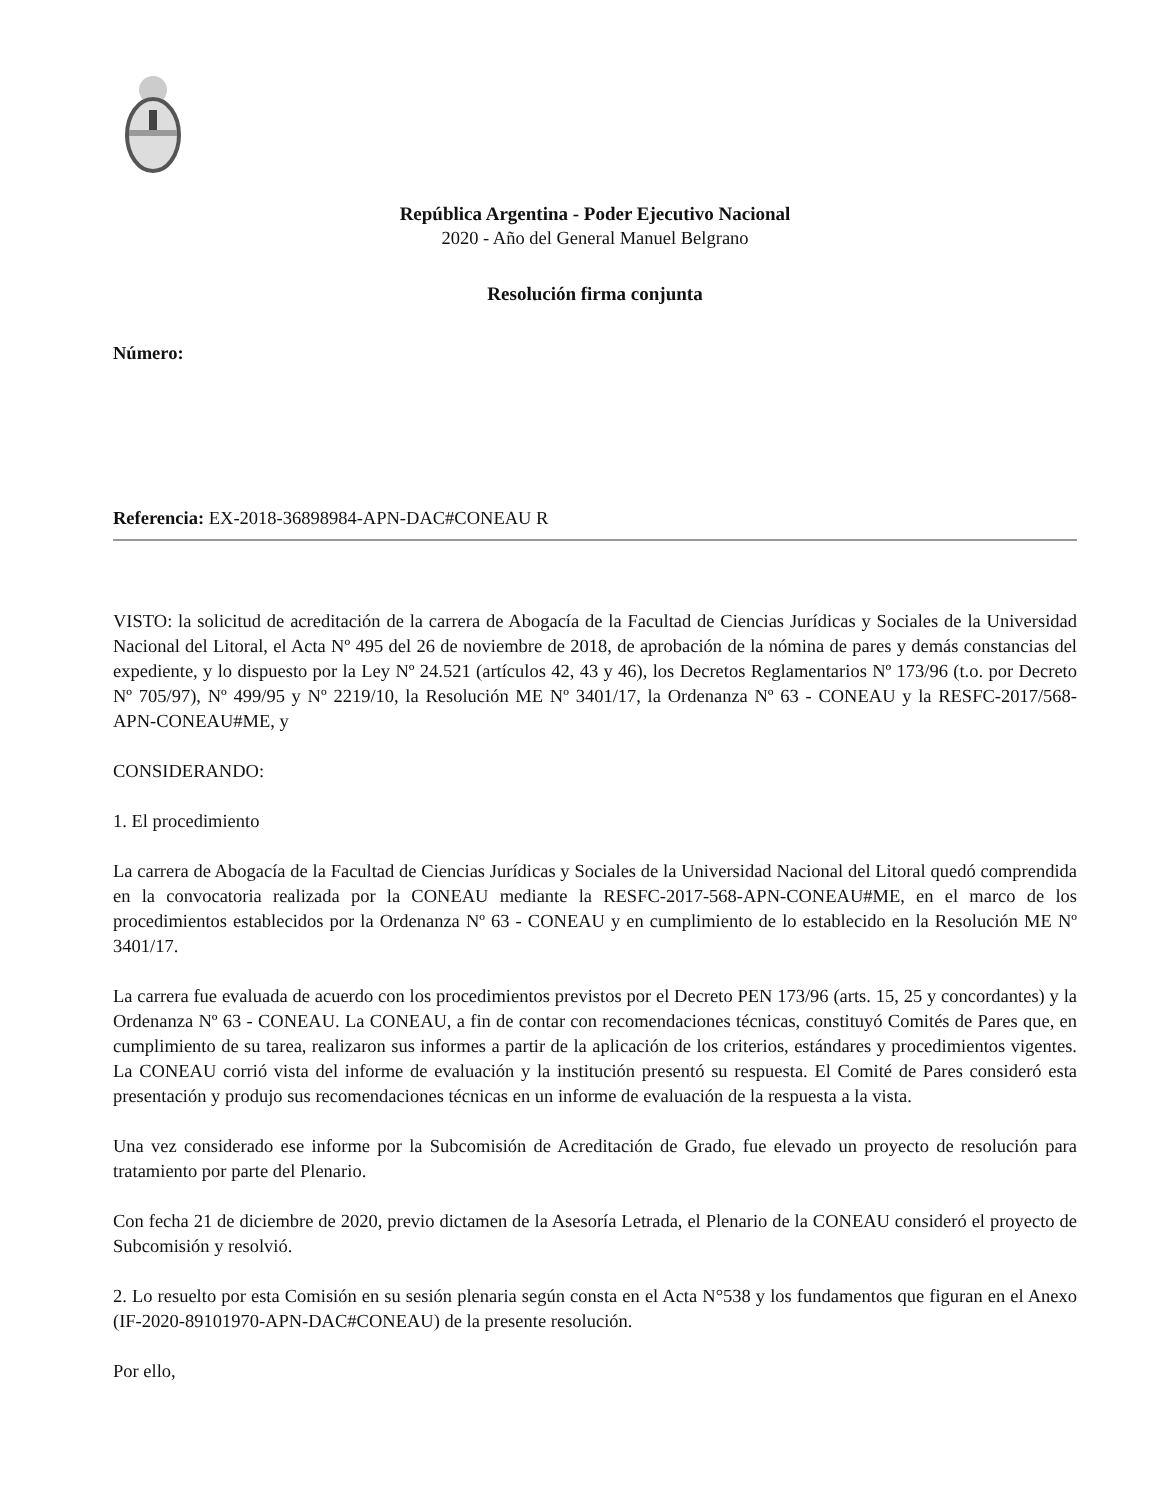República Argentina - Poder Ejecutivo Nacional
2020 - Año del General Manuel Belgrano
Resolución firma conjunta
Número:
Referencia: EX-2018-36898984-APN-DAC#CONEAU R
VISTO: la solicitud de acreditación de la carrera de Abogacía de la Facultad de Ciencias Jurídicas y Sociales de la Universidad Nacional del Litoral, el Acta Nº 495 del 26 de noviembre de 2018, de aprobación de la nómina de pares y demás constancias del expediente, y lo dispuesto por la Ley Nº 24.521 (artículos 42, 43 y 46), los Decretos Reglamentarios Nº 173/96 (t.o. por Decreto Nº 705/97), Nº 499/95 y Nº 2219/10, la Resolución ME Nº 3401/17, la Ordenanza Nº 63 - CONEAU y la RESFC-2017/568-APN-CONEAU#ME, y
CONSIDERANDO:
1. El procedimiento
La carrera de Abogacía de la Facultad de Ciencias Jurídicas y Sociales de la Universidad Nacional del Litoral quedó comprendida en la convocatoria realizada por la CONEAU mediante la RESFC-2017-568-APN-CONEAU#ME, en el marco de los procedimientos establecidos por la Ordenanza Nº 63 - CONEAU y en cumplimiento de lo establecido en la Resolución ME Nº 3401/17.
La carrera fue evaluada de acuerdo con los procedimientos previstos por el Decreto PEN 173/96 (arts. 15, 25 y concordantes) y la Ordenanza Nº 63 - CONEAU. La CONEAU, a fin de contar con recomendaciones técnicas, constituyó Comités de Pares que, en cumplimiento de su tarea, realizaron sus informes a partir de la aplicación de los criterios, estándares y procedimientos vigentes. La CONEAU corrió vista del informe de evaluación y la institución presentó su respuesta. El Comité de Pares consideró esta presentación y produjo sus recomendaciones técnicas en un informe de evaluación de la respuesta a la vista.
Una vez considerado ese informe por la Subcomisión de Acreditación de Grado, fue elevado un proyecto de resolución para tratamiento por parte del Plenario.
Con fecha 21 de diciembre de 2020, previo dictamen de la Asesoría Letrada, el Plenario de la CONEAU consideró el proyecto de Subcomisión y resolvió.
2. Lo resuelto por esta Comisión en su sesión plenaria según consta en el Acta N°538 y los fundamentos que figuran en el Anexo (IF-2020-89101970-APN-DAC#CONEAU) de la presente resolución.
Por ello,